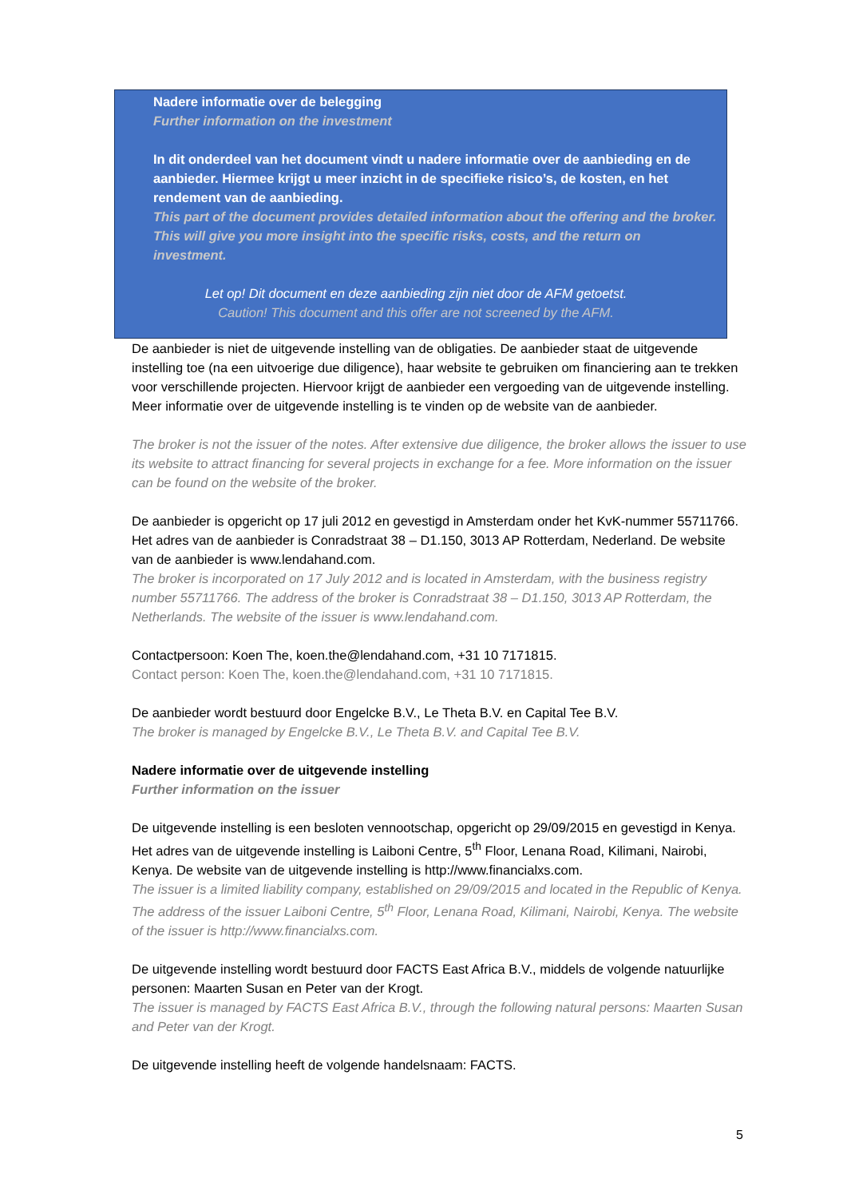Nadere informatie over de belegging
Further information on the investment
In dit onderdeel van het document vindt u nadere informatie over de aanbieding en de aanbieder. Hiermee krijgt u meer inzicht in de specifieke risico’s, de kosten, en het rendement van de aanbieding.
This part of the document provides detailed information about the offering and the broker. This will give you more insight into the specific risks, costs, and the return on investment.
Let op! Dit document en deze aanbieding zijn niet door de AFM getoetst.
Caution! This document and this offer are not screened by the AFM.
De aanbieder is niet de uitgevende instelling van de obligaties. De aanbieder staat de uitgevende instelling toe (na een uitvoerige due diligence), haar website te gebruiken om financiering aan te trekken voor verschillende projecten. Hiervoor krijgt de aanbieder een vergoeding van de uitgevende instelling. Meer informatie over de uitgevende instelling is te vinden op de website van de aanbieder.
The broker is not the issuer of the notes. After extensive due diligence, the broker allows the issuer to use its website to attract financing for several projects in exchange for a fee. More information on the issuer can be found on the website of the broker.
De aanbieder is opgericht op 17 juli 2012 en gevestigd in Amsterdam onder het KvK-nummer 55711766. Het adres van de aanbieder is Conradstraat 38 – D1.150, 3013 AP Rotterdam, Nederland. De website van de aanbieder is www.lendahand.com.
The broker is incorporated on 17 July 2012 and is located in Amsterdam, with the business registry number 55711766. The address of the broker is Conradstraat 38 – D1.150, 3013 AP Rotterdam, the Netherlands. The website of the issuer is www.lendahand.com.
Contactpersoon: Koen The, koen.the@lendahand.com, +31 10 7171815.
Contact person: Koen The, koen.the@lendahand.com, +31 10 7171815.
De aanbieder wordt bestuurd door Engelcke B.V., Le Theta B.V. en Capital Tee B.V.
The broker is managed by Engelcke B.V., Le Theta B.V. and Capital Tee B.V.
Nadere informatie over de uitgevende instelling
Further information on the issuer
De uitgevende instelling is een besloten vennootschap, opgericht op 29/09/2015 en gevestigd in Kenya. Het adres van de uitgevende instelling is Laiboni Centre, 5<sup>th</sup> Floor, Lenana Road, Kilimani, Nairobi, Kenya. De website van de uitgevende instelling is http://www.financialxs.com.
The issuer is a limited liability company, established on 29/09/2015 and located in the Republic of Kenya. The address of the issuer Laiboni Centre, 5<sup>th</sup> Floor, Lenana Road, Kilimani, Nairobi, Kenya. The website of the issuer is http://www.financialxs.com.
De uitgevende instelling wordt bestuurd door FACTS East Africa B.V., middels de volgende natuurlijke personen: Maarten Susan en Peter van der Krogt.
The issuer is managed by FACTS East Africa B.V., through the following natural persons: Maarten Susan and Peter van der Krogt.
De uitgevende instelling heeft de volgende handelsnaam: FACTS.
5